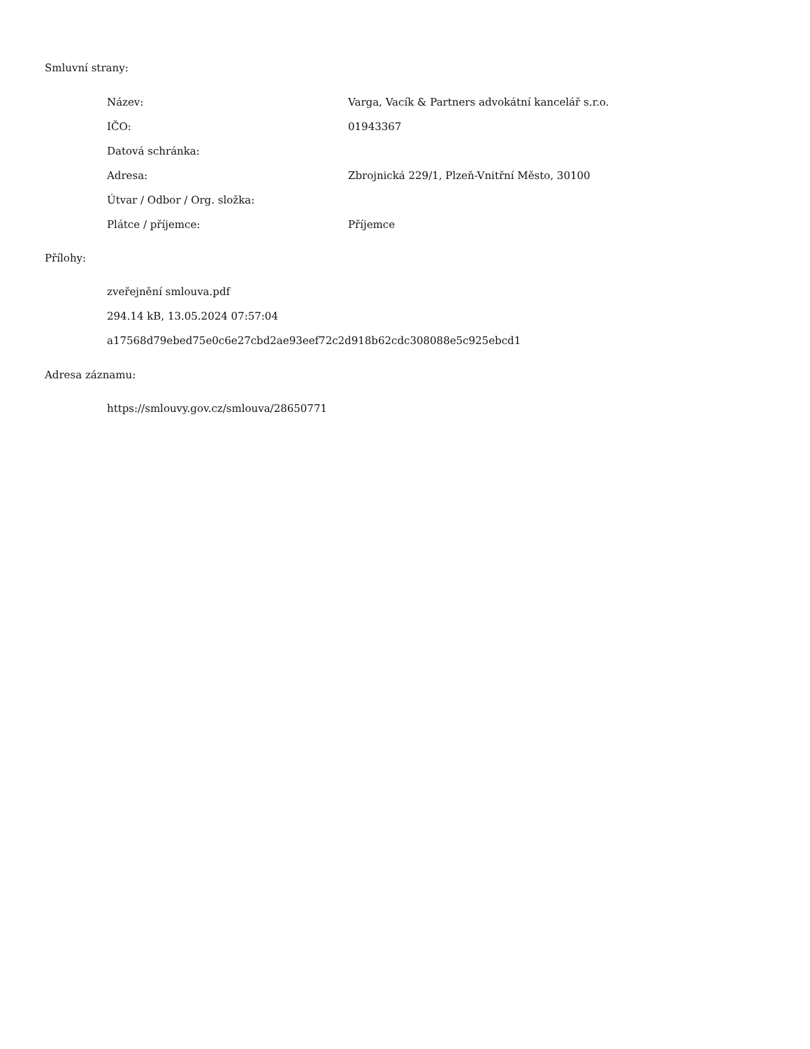Smluvní strany:
| Název: | Varga, Vacík & Partners advokátní kancelář s.r.o. |
| IČO: | 01943367 |
| Datová schránka: | |
| Adresa: | Zbrojnická 229/1, Plzeň-Vnitřní Město, 30100 |
| Útvar / Odbor / Org. složka: | |
| Plátce / příjemce: | Příjemce |
Přílohy:
zveřejnění smlouva.pdf
294.14 kB, 13.05.2024 07:57:04
a17568d79ebed75e0c6e27cbd2ae93eef72c2d918b62cdc308088e5c925ebcd1
Adresa záznamu:
https://smlouvy.gov.cz/smlouva/28650771